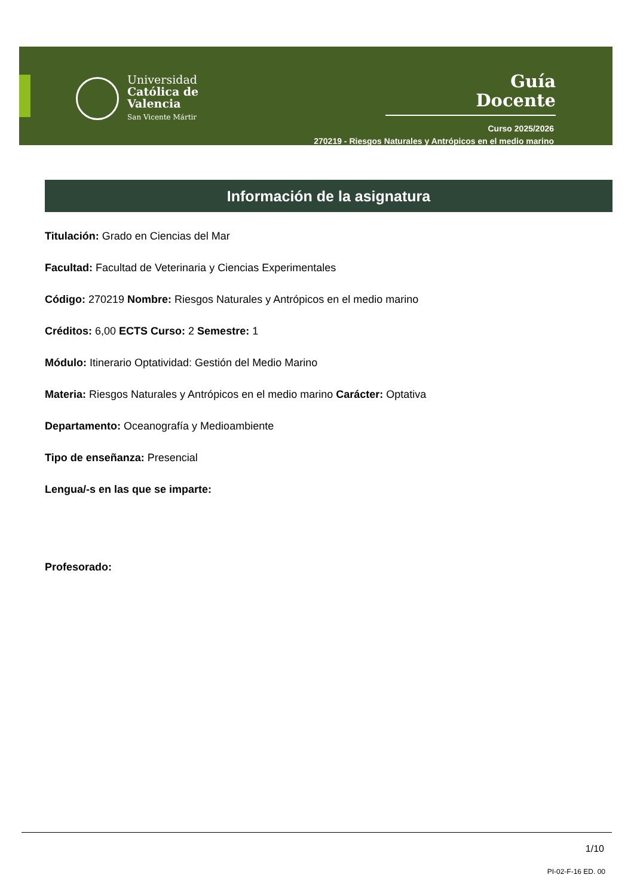Universidad
Católica de
Valencia
San Vicente Mártir
Guía
Docente
Curso 2025/2026
270219 - Riesgos Naturales y Antrópicos en el medio marino
Información de la asignatura
Titulación: Grado en Ciencias del Mar
Facultad: Facultad de Veterinaria y Ciencias Experimentales
Código: 270219 Nombre: Riesgos Naturales y Antrópicos en el medio marino
Créditos: 6,00 ECTS Curso: 2 Semestre: 1
Módulo: Itinerario Optatividad: Gestión del Medio Marino
Materia: Riesgos Naturales y Antrópicos en el medio marino Carácter: Optativa
Departamento: Oceanografía y Medioambiente
Tipo de enseñanza: Presencial
Lengua/-s en las que se imparte:
Profesorado:
1/10
PI-02-F-16 ED. 00